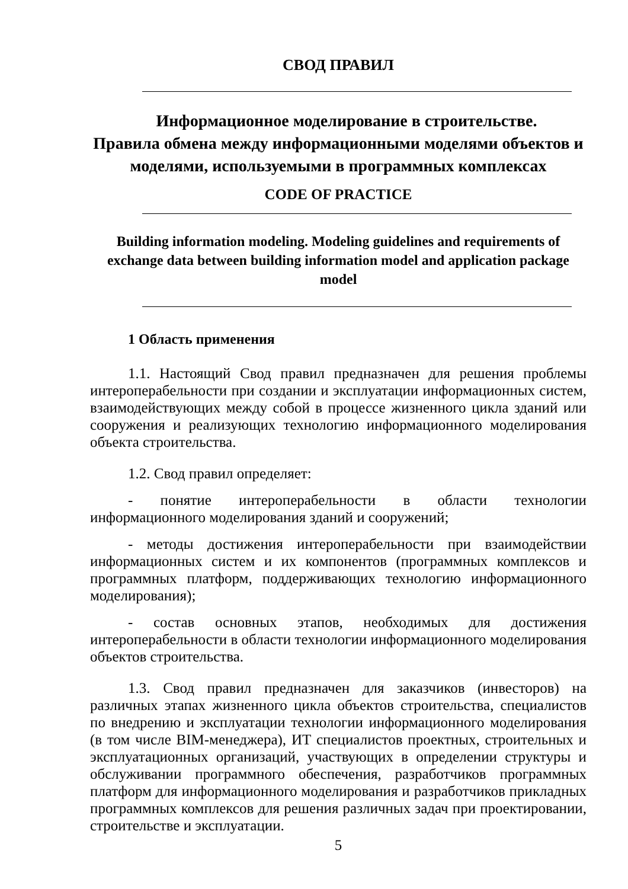СВОД ПРАВИЛ
Информационное моделирование в строительстве.
Правила обмена между информационными моделями объектов и моделями, используемыми в программных комплексах
CODE OF PRACTICE
Building information modeling. Modeling guidelines and requirements of exchange data between building information model and application package model
1 Область применения
1.1. Настоящий Свод правил предназначен для решения проблемы интероперабельности при создании и эксплуатации информационных систем, взаимодействующих между собой в процессе жизненного цикла зданий или сооружения и реализующих технологию информационного моделирования объекта строительства.
1.2. Свод правил определяет:
- понятие интероперабельности в области технологии информационного моделирования зданий и сооружений;
- методы достижения интероперабельности при взаимодействии информационных систем и их компонентов (программных комплексов и программных платформ, поддерживающих технологию информационного моделирования);
- состав основных этапов, необходимых для достижения интероперабельности в области технологии информационного моделирования объектов строительства.
1.3. Свод правил предназначен для заказчиков (инвесторов) на различных этапах жизненного цикла объектов строительства, специалистов по внедрению и эксплуатации технологии информационного моделирования (в том числе BIM-менеджера), ИТ специалистов проектных, строительных и эксплуатационных организаций, участвующих в определении структуры и обслуживании программного обеспечения, разработчиков программных платформ для информационного моделирования и разработчиков прикладных программных комплексов для решения различных задач при проектировании, строительстве и эксплуатации.
5